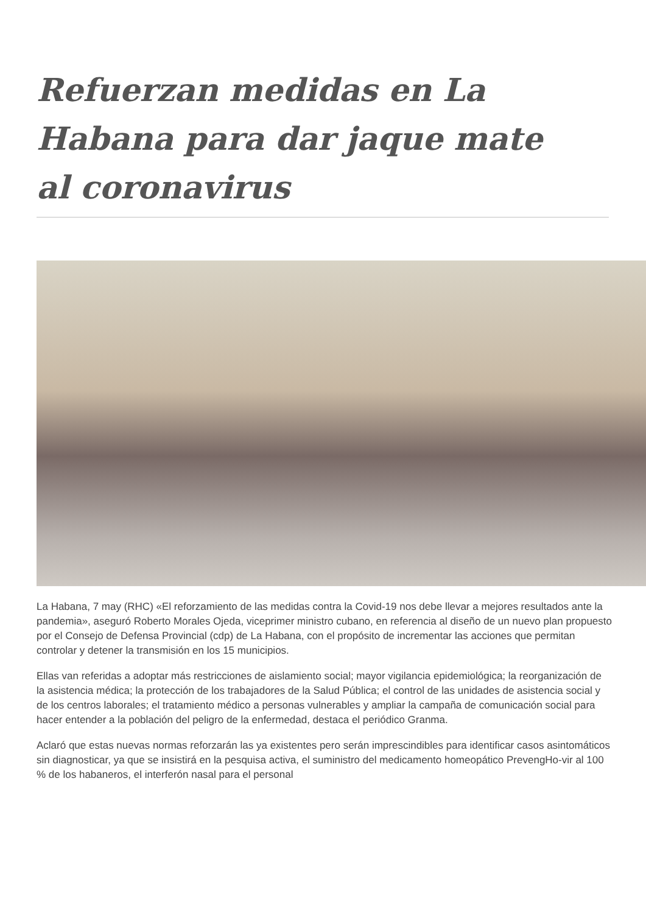Refuerzan medidas en La Habana para dar jaque mate al coronavirus
La Habana, 7 may (RHC) «El reforzamiento de las medidas contra la Covid-19 nos debe llevar a mejores resultados ante la pandemia», aseguró Roberto Morales Ojeda, viceprimer ministro cubano, en referencia al diseño de un nuevo plan propuesto por el Consejo de Defensa Provincial (cdp) de La Habana, con el propósito de incrementar las acciones que permitan controlar y detener la transmisión en los 15 municipios.
Ellas van referidas a adoptar más restricciones de aislamiento social; mayor vigilancia epidemiológica; la reorganización de la asistencia médica; la protección de los trabajadores de la Salud Pública; el control de las unidades de asistencia social y de los centros laborales; el tratamiento médico a personas vulnerables y ampliar la campaña de comunicación social para hacer entender a la población del peligro de la enfermedad, destaca el periódico Granma.
Aclaró que estas nuevas normas reforzarán las ya existentes pero serán imprescindibles para identificar casos asintomáticos sin diagnosticar, ya que se insistirá en la pesquisa activa, el suministro del medicamento homeopático PrevengHo-vir al 100 % de los habaneros, el interferón nasal para el personal